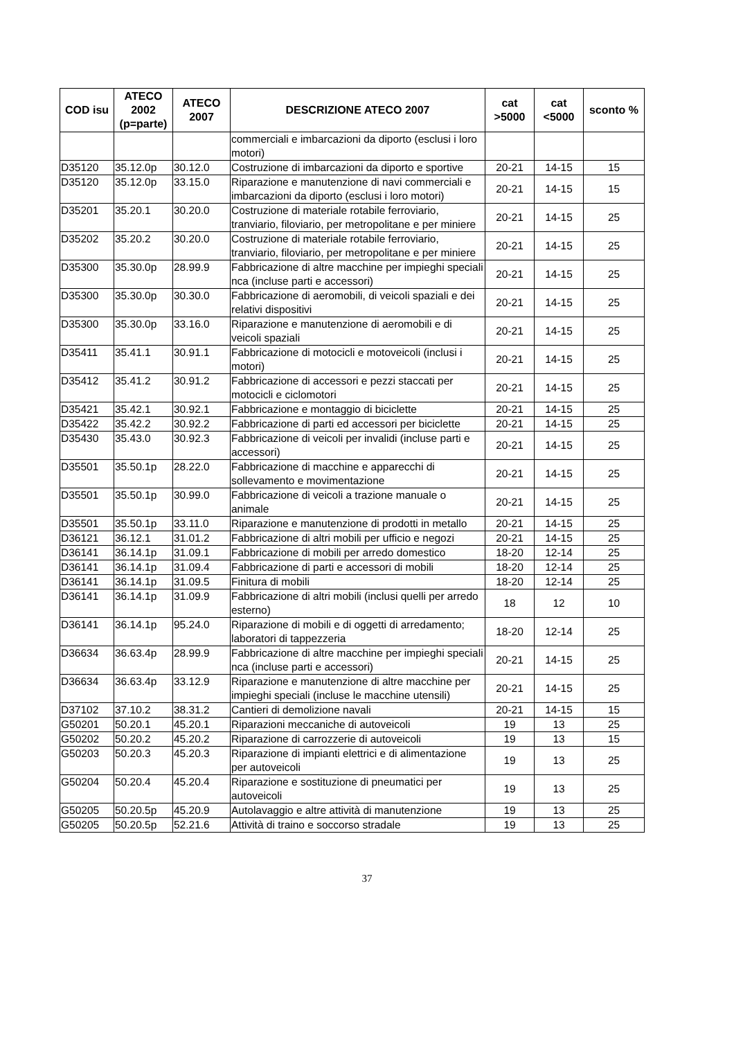| COD isu | ATECO 2002 (p=parte) | ATECO 2007 | DESCRIZIONE ATECO 2007 | cat >5000 | cat <5000 | sconto % |
| --- | --- | --- | --- | --- | --- | --- |
| | | | commerciali e imbarcazioni da diporto (esclusi i loro motori) | | | |
| D35120 | 35.12.0p | 30.12.0 | Costruzione di imbarcazioni da diporto e sportive | 20-21 | 14-15 | 15 |
| D35120 | 35.12.0p | 33.15.0 | Riparazione e manutenzione di navi commerciali e imbarcazioni da diporto (esclusi i loro motori) | 20-21 | 14-15 | 15 |
| D35201 | 35.20.1 | 30.20.0 | Costruzione di materiale rotabile ferroviario, tranviario, filoviario, per metropolitane e per miniere | 20-21 | 14-15 | 25 |
| D35202 | 35.20.2 | 30.20.0 | Costruzione di materiale rotabile ferroviario, tranviario, filoviario, per metropolitane e per miniere | 20-21 | 14-15 | 25 |
| D35300 | 35.30.0p | 28.99.9 | Fabbricazione di altre macchine per impieghi speciali nca (incluse parti e accessori) | 20-21 | 14-15 | 25 |
| D35300 | 35.30.0p | 30.30.0 | Fabbricazione di aeromobili, di veicoli spaziali e dei relativi dispositivi | 20-21 | 14-15 | 25 |
| D35300 | 35.30.0p | 33.16.0 | Riparazione e manutenzione di aeromobili e di veicoli spaziali | 20-21 | 14-15 | 25 |
| D35411 | 35.41.1 | 30.91.1 | Fabbricazione di motocicli e motoveicoli (inclusi i motori) | 20-21 | 14-15 | 25 |
| D35412 | 35.41.2 | 30.91.2 | Fabbricazione di accessori e pezzi staccati per motocicli e ciclomotori | 20-21 | 14-15 | 25 |
| D35421 | 35.42.1 | 30.92.1 | Fabbricazione e montaggio di biciclette | 20-21 | 14-15 | 25 |
| D35422 | 35.42.2 | 30.92.2 | Fabbricazione di parti ed accessori per biciclette | 20-21 | 14-15 | 25 |
| D35430 | 35.43.0 | 30.92.3 | Fabbricazione di veicoli per invalidi (incluse parti e accessori) | 20-21 | 14-15 | 25 |
| D35501 | 35.50.1p | 28.22.0 | Fabbricazione di macchine e apparecchi di sollevamento e movimentazione | 20-21 | 14-15 | 25 |
| D35501 | 35.50.1p | 30.99.0 | Fabbricazione di veicoli a trazione manuale o animale | 20-21 | 14-15 | 25 |
| D35501 | 35.50.1p | 33.11.0 | Riparazione e manutenzione di prodotti in metallo | 20-21 | 14-15 | 25 |
| D36121 | 36.12.1 | 31.01.2 | Fabbricazione di altri mobili per ufficio e negozi | 20-21 | 14-15 | 25 |
| D36141 | 36.14.1p | 31.09.1 | Fabbricazione di mobili per arredo domestico | 18-20 | 12-14 | 25 |
| D36141 | 36.14.1p | 31.09.4 | Fabbricazione di parti e accessori di mobili | 18-20 | 12-14 | 25 |
| D36141 | 36.14.1p | 31.09.5 | Finitura di mobili | 18-20 | 12-14 | 25 |
| D36141 | 36.14.1p | 31.09.9 | Fabbricazione di altri mobili (inclusi quelli per arredo esterno) | 18 | 12 | 10 |
| D36141 | 36.14.1p | 95.24.0 | Riparazione di mobili e di oggetti di arredamento; laboratori di tappezzeria | 18-20 | 12-14 | 25 |
| D36634 | 36.63.4p | 28.99.9 | Fabbricazione di altre macchine per impieghi speciali nca (incluse parti e accessori) | 20-21 | 14-15 | 25 |
| D36634 | 36.63.4p | 33.12.9 | Riparazione e manutenzione di altre macchine per impieghi speciali (incluse le macchine utensili) | 20-21 | 14-15 | 25 |
| D37102 | 37.10.2 | 38.31.2 | Cantieri di demolizione navali | 20-21 | 14-15 | 15 |
| G50201 | 50.20.1 | 45.20.1 | Riparazioni meccaniche di autoveicoli | 19 | 13 | 25 |
| G50202 | 50.20.2 | 45.20.2 | Riparazione di carrozzerie di autoveicoli | 19 | 13 | 15 |
| G50203 | 50.20.3 | 45.20.3 | Riparazione di impianti elettrici e di alimentazione per autoveicoli | 19 | 13 | 25 |
| G50204 | 50.20.4 | 45.20.4 | Riparazione e sostituzione di pneumatici per autoveicoli | 19 | 13 | 25 |
| G50205 | 50.20.5p | 45.20.9 | Autolavaggio e altre attività di manutenzione | 19 | 13 | 25 |
| G50205 | 50.20.5p | 52.21.6 | Attività di traino e soccorso stradale | 19 | 13 | 25 |
37